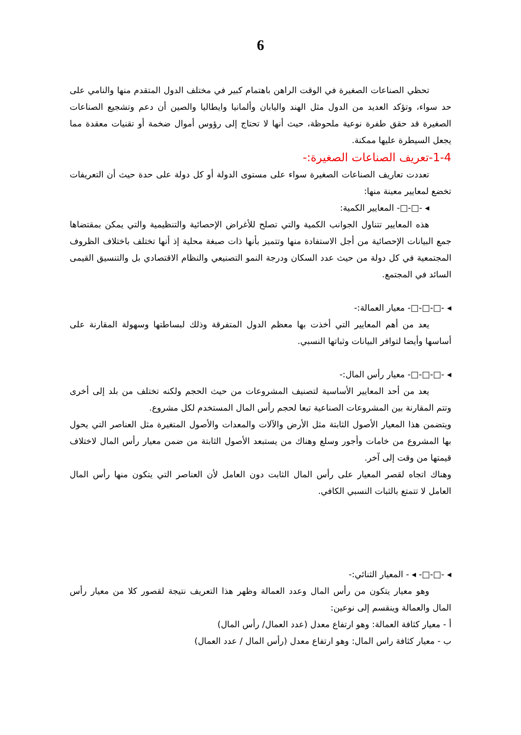6
تحظي الصناعات الصغيرة في الوقت الراهن باهتمام كبير في مختلف الدول المتقدم منها والنامي على حد سواء، وتؤكد العديد من الدول مثل الهند واليابان وألمانيا وايطاليا والصين أن دعم وتشجيع الصناعات الصغيرة قد حقق طفرة نوعية ملحوظة، حيث أنها لا تحتاج إلى رؤوس أموال ضخمة أو تقنيات معقدة مما يجعل السيطرة عليها ممكنة.
1-4-تعريف الصناعات الصغيرة:-
تعددت تعاريف الصناعات الصغيرة سواء على مستوى الدولة أو كل دولة على حدة حيث أن التعريفات تخضع لمعايير معينة منها:
◂ -□-□- المعايير الكمية:
هذه المعايير تتناول الجوانب الكمية والتي تصلح للأغراض الإحصائية والتنظيمية والتي يمكن بمقتضاها جمع البيانات الإحصائية من أجل الاستفادة منها وتتميز بأنها ذات صبغة محلية إذ أنها تختلف باختلاف الظروف المجتمعية في كل دولة من حيث عدد السكان ودرجة النمو التصنيعي والنظام الاقتصادي بل والتنسيق القيمى السائد في المجتمع.
◂ -□-□-□- معيار العمالة:-
يعد من أهم المعايير التي أخذت بها معظم الدول المتفرقة وذلك لبساطتها وسهولة المقارنة على أساسها وأيضا لتوافر البيانات وثباتها النسبي.
◂ -□-□-□- معيار رأس المال:-
يعد من أحد المعايير الأساسية لتصنيف المشروعات من حيث الحجم ولكنه تختلف من بلد إلى أخرى وتتم المقارنة بين المشروعات الصناعية تبعا لحجم رأس المال المستخدم لكل مشروع.
ويتضمن هذا المعيار الأصول الثابتة مثل الأرض والآلات والمعدات والأصول المتغيرة مثل العناصر التي يحول بها المشروع من خامات وأجور وسلع وهناك من يستبعد الأصول الثابتة من ضمن معيار رأس المال لاختلاف قيمتها من وقت إلى آخر.
وهناك اتجاه لقصر المعيار على رأس المال الثابت دون العامل لأن العناصر التي يتكون منها رأس المال العامل لا تتمتع بالثبات النسبي الكافي.
◂ -□-□- ◂ - المعيار الثنائي:-
وهو معيار يتكون من رأس المال وعدد العمالة وظهر هذا التعريف نتيجة لقصور كلا من معيار رأس المال والعمالة وينقسم إلى نوعين:
أ - معيار كثافة العمالة: وهو ارتفاع معدل (عدد العمال/ رأس المال)
ب - معيار كثافة راس المال: وهو ارتفاع معدل (رأس المال / عدد العمال)